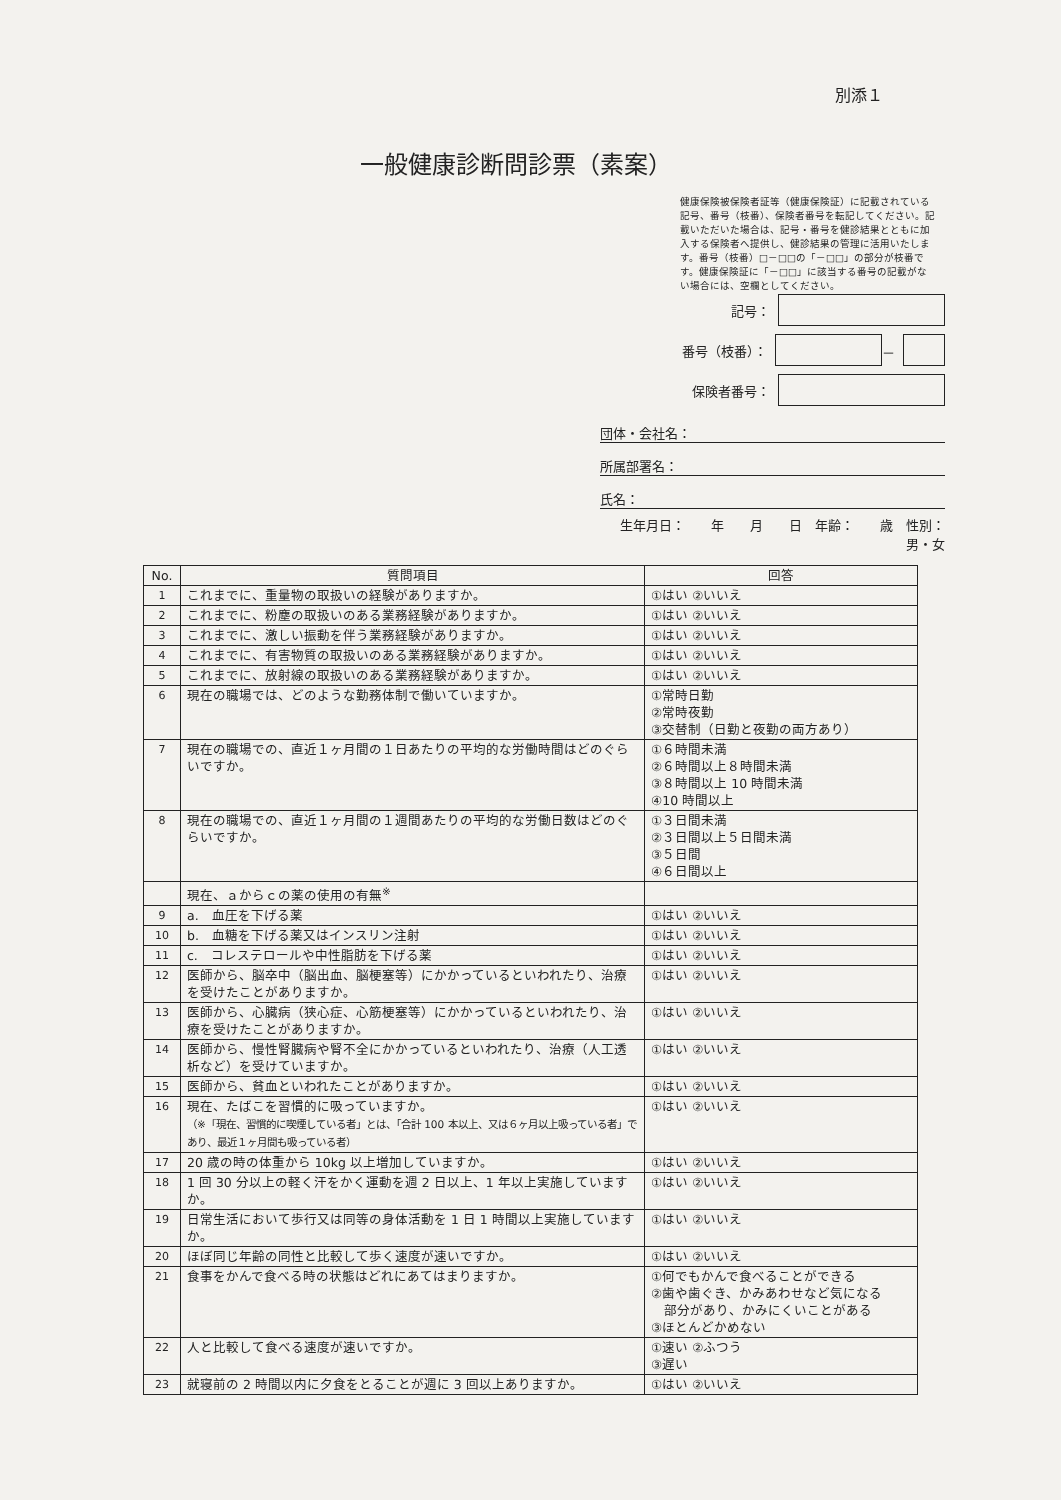別添１
一般健康診断問診票（素案）
健康保険被保険者証等（健康保険証）に記載されている記号、番号（枝番）、保険者番号を転記してください。記載いただいた場合は、記号・番号を健診結果とともに加入する保険者へ提供し、健診結果の管理に活用いたします。番号（枝番）□－□□の「－□□」の部分が枝番です。健康保険証に「－□□」に該当する番号の記載がない場合には、空欄としてください。
記号：
番号（枝番）： －
保険者番号：
団体・会社名：
所属部署名：
氏名：
生年月日：　　年　　月　　日　年齢：　　歳　性別：　男・女
| No. | 質問項目 | 回答 |
| --- | --- | --- |
| 1 | これまでに、重量物の取扱いの経験がありますか。 | ①はい ②いいえ |
| 2 | これまでに、粉塵の取扱いのある業務経験がありますか。 | ①はい ②いいえ |
| 3 | これまでに、激しい振動を伴う業務経験がありますか。 | ①はい ②いいえ |
| 4 | これまでに、有害物質の取扱いのある業務経験がありますか。 | ①はい ②いいえ |
| 5 | これまでに、放射線の取扱いのある業務経験がありますか。 | ①はい ②いいえ |
| 6 | 現在の職場では、どのような勤務体制で働いていますか。 | ①常時日勤 ②常時夜勤 ③交替制（日勤と夜勤の両方あり） |
| 7 | 現在の職場での、直近１ヶ月間の１日あたりの平均的な労働時間はどのぐらいですか。 | ①６時間未満 ②６時間以上８時間未満 ③８時間以上 10 時間未満 ④10 時間以上 |
| 8 | 現在の職場での、直近１ヶ月間の１週間あたりの平均的な労働日数はどのぐらいですか。 | ①３日間未満 ②３日間以上５日間未満 ③５日間 ④６日間以上 |
| | 現在、ａからｃの薬の使用の有無<sup>※</sup> | |
| 9 | a. 血圧を下げる薬 | ①はい ②いいえ |
| 10 | b. 血糖を下げる薬又はインスリン注射 | ①はい ②いいえ |
| 11 | c. コレステロールや中性脂肪を下げる薬 | ①はい ②いいえ |
| 12 | 医師から、脳卒中（脳出血、脳梗塞等）にかかっているといわれたり、治療を受けたことがありますか。 | ①はい ②いいえ |
| 13 | 医師から、心臓病（狭心症、心筋梗塞等）にかかっているといわれたり、治療を受けたことがありますか。 | ①はい ②いいえ |
| 14 | 医師から、慢性腎臓病や腎不全にかかっているといわれたり、治療（人工透析など）を受けていますか。 | ①はい ②いいえ |
| 15 | 医師から、貧血といわれたことがありますか。 | ①はい ②いいえ |
| 16 | 現在、たばこを習慣的に吸っていますか。 （※「現在、習慣的に喫煙している者」とは、「合計 100 本以上、又は６ヶ月以上吸っている者」であり、最近１ヶ月間も吸っている者） | ①はい ②いいえ |
| 17 | 20 歳の時の体重から 10kg 以上増加していますか。 | ①はい ②いいえ |
| 18 | 1 回 30 分以上の軽く汗をかく運動を週 2 日以上、1 年以上実施していますか。 | ①はい ②いいえ |
| 19 | 日常生活において歩行又は同等の身体活動を 1 日 1 時間以上実施していますか。 | ①はい ②いいえ |
| 20 | ほぼ同じ年齢の同性と比較して歩く速度が速いですか。 | ①はい ②いいえ |
| 21 | 食事をかんで食べる時の状態はどれにあてはまりますか。 | ①何でもかんで食べることができる ②歯や歯ぐき、かみあわせなど気になる 部分があり、かみにくいことがある ③ほとんどかめない |
| 22 | 人と比較して食べる速度が速いですか。 | ①速い ②ふつう ③遅い |
| 23 | 就寝前の 2 時間以内に夕食をとることが週に 3 回以上ありますか。 | ①はい ②いいえ |